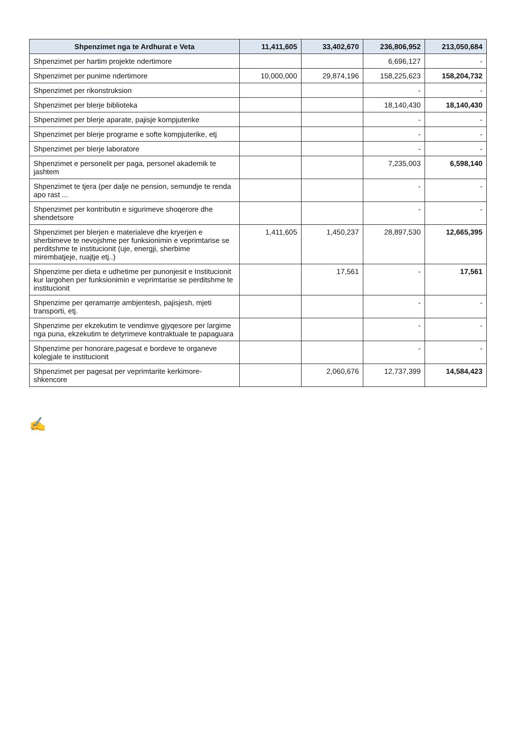| Shpenzimet nga te Ardhurat e Veta | 11,411,605 | 33,402,670 | 236,806,952 | 213,050,684 |
| --- | --- | --- | --- | --- |
| Shpenzimet per hartim projekte ndertimore | | | 6,696,127 | - |
| Shpenzimet per punime ndertimore | 10,000,000 | 29,874,196 | 158,225,623 | 158,204,732 |
| Shpenzimet per rikonstruksion | | | - | - |
| Shpenzimet per blerje biblioteka | | | 18,140,430 | 18,140,430 |
| Shpenzimet per blerje aparate, pajisje kompjuterike | | | - | - |
| Shpenzimet per blerje programe e softe kompjuterike, etj | | | - | - |
| Shpenzimet per blerje laboratore | | | - | - |
| Shpenzimet e personelit per paga, personel akademik te jashtem | | | 7,235,003 | 6,598,140 |
| Shpenzimet te tjera (per dalje ne pension, semundje te renda apo rast ... | | | - | - |
| Shpenzimet per kontributin e sigurimeve shoqerore dhe shendetsore | | | - | - |
| Shpenzimet per blerjen e materialeve dhe kryerjen e sherbimeve te nevojshme per funksionimin e veprimtarise se perditshme te institucionit (uje, energji, sherbime mirembatjeje, ruajtje etj..) | 1,411,605 | 1,450,237 | 28,897,530 | 12,665,395 |
| Shpenzime per dieta e udhetime per punonjesit e Institucionit kur largohen per funksionimin e veprimtarise se perditshme te institucionit | | 17,561 | - | 17,561 |
| Shpenzime per qeramarrje ambjentesh, pajisjesh, mjeti transporti, etj. | | | - | - |
| Shpenzime per ekzekutim te vendimve gjyqesore per largime nga puna, ekzekutim te detyrimeve kontraktuale te papaguara | | | - | - |
| Shpenzime per honorare,pagesat e bordeve te organeve kolegjale te institucionit | | | - | - |
| Shpenzimet per pagesat per veprimtarite kerkimore-shkencore | | 2,060,676 | 12,737,399 | 14,584,423 |
✍